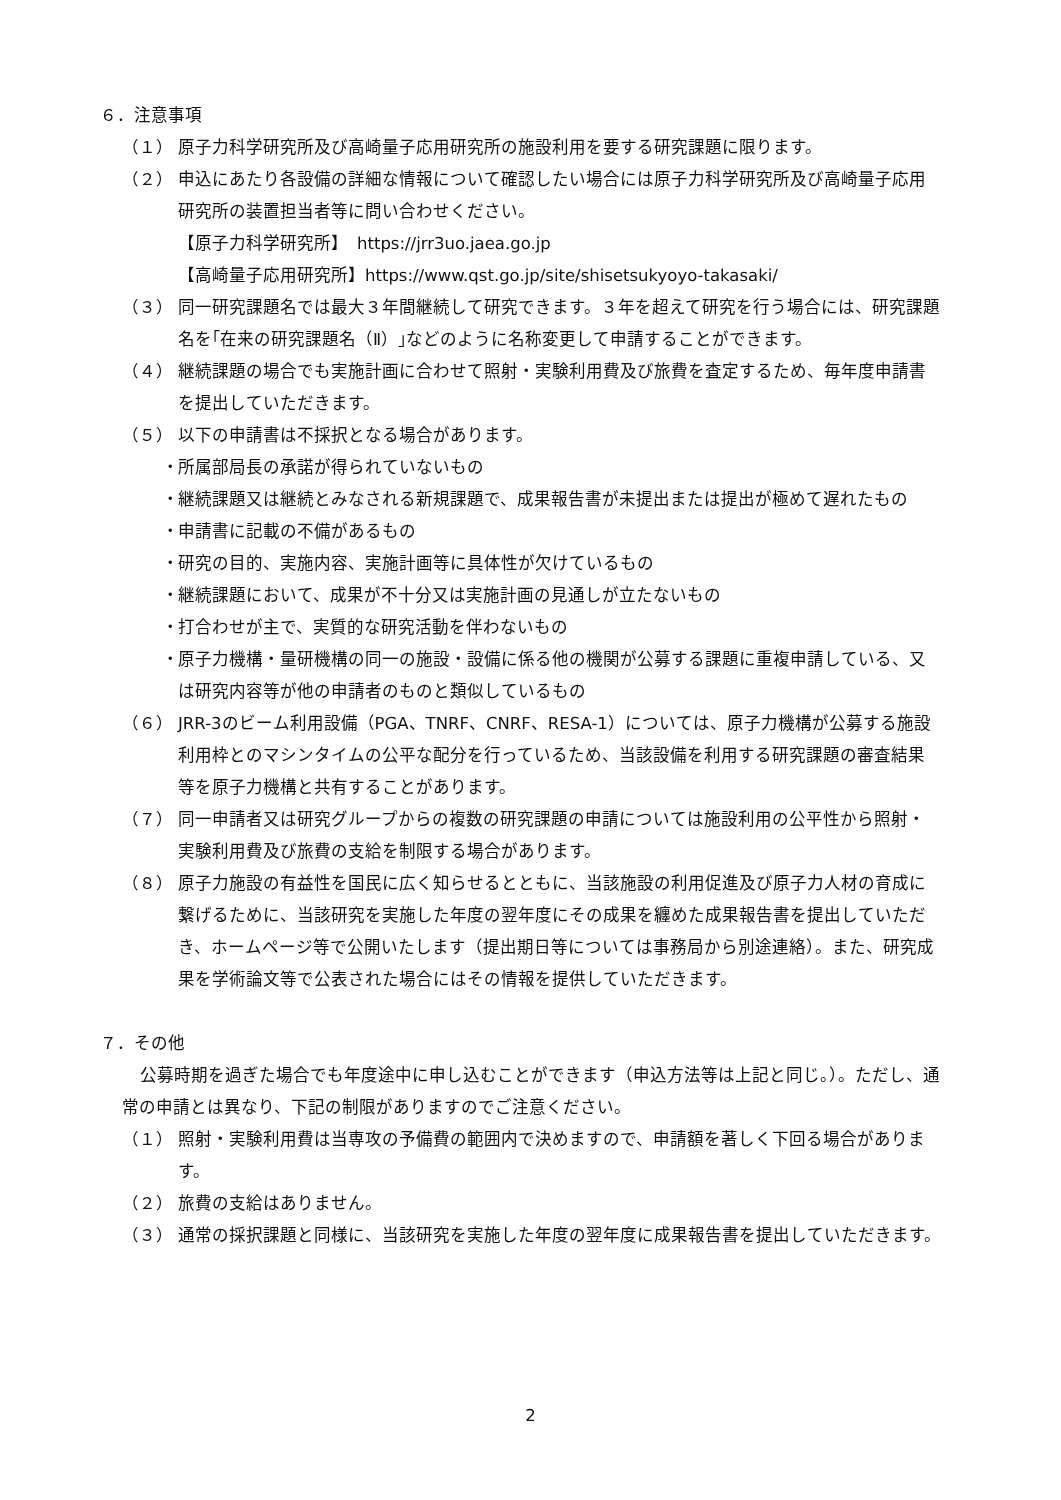６．注意事項
（１） 原子力科学研究所及び高崎量子応用研究所の施設利用を要する研究課題に限ります。
（２） 申込にあたり各設備の詳細な情報について確認したい場合には原子力科学研究所及び高崎量子応用研究所の装置担当者等に問い合わせください。
【原子力科学研究所】　https://jrr3uo.jaea.go.jp
【高崎量子応用研究所】https://www.qst.go.jp/site/shisetsukyoyo-takasaki/
（３） 同一研究課題名では最大３年間継続して研究できます。３年を超えて研究を行う場合には、研究課題名を｢在来の研究課題名（Ⅱ）｣などのように名称変更して申請することができます。
（４） 継続課題の場合でも実施計画に合わせて照射・実験利用費及び旅費を査定するため、毎年度申請書を提出していただきます。
（５） 以下の申請書は不採択となる場合があります。
・ 所属部局長の承諾が得られていないもの
・ 継続課題又は継続とみなされる新規課題で、成果報告書が未提出または提出が極めて遅れたもの
・ 申請書に記載の不備があるもの
・ 研究の目的、実施内容、実施計画等に具体性が欠けているもの
・ 継続課題において、成果が不十分又は実施計画の見通しが立たないもの
・ 打合わせが主で、実質的な研究活動を伴わないもの
・ 原子力機構・量研機構の同一の施設・設備に係る他の機関が公募する課題に重複申請している、又は研究内容等が他の申請者のものと類似しているもの
（６） JRR-3のビーム利用設備（PGA、TNRF、CNRF、RESA-1）については、原子力機構が公募する施設利用枠とのマシンタイムの公平な配分を行っているため、当該設備を利用する研究課題の審査結果等を原子力機構と共有することがあります。
（７） 同一申請者又は研究グループからの複数の研究課題の申請については施設利用の公平性から照射・実験利用費及び旅費の支給を制限する場合があります。
（８） 原子力施設の有益性を国民に広く知らせるとともに、当該施設の利用促進及び原子力人材の育成に繋げるために、当該研究を実施した年度の翌年度にその成果を纏めた成果報告書を提出していただき、ホームページ等で公開いたします（提出期日等については事務局から別途連絡）。また、研究成果を学術論文等で公表された場合にはその情報を提供していただきます。
７．その他
公募時期を過ぎた場合でも年度途中に申し込むことができます（申込方法等は上記と同じ。）。ただし、通常の申請とは異なり、下記の制限がありますのでご注意ください。
（１） 照射・実験利用費は当専攻の予備費の範囲内で決めますので、申請額を著しく下回る場合があります。
（２） 旅費の支給はありません。
（３） 通常の採択課題と同様に、当該研究を実施した年度の翌年度に成果報告書を提出していただきます。
2